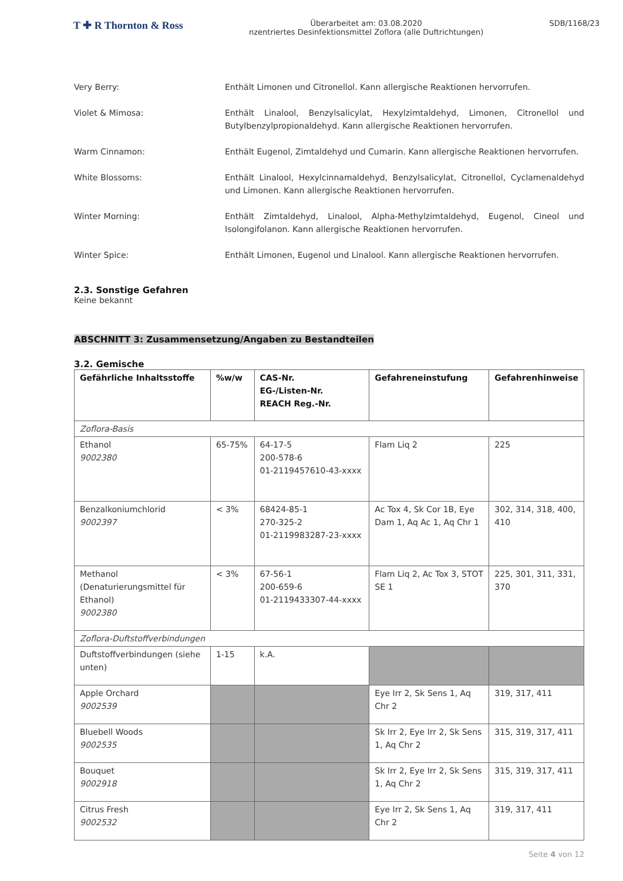T ✚ R Thornton & Ross
Überarbeitet am: 03.08.2020
nzentriertes Desinfektionsmittel Zoflora (alle Duftrichtungen)
SDB/1168/23
Very Berry: Enthält Limonen und Citronellol. Kann allergische Reaktionen hervorrufen.
Violet & Mimosa: Enthält Linalool, Benzylsalicylat, Hexylzimtaldehyd, Limonen, Citronellol und Butylbenzylpropionaldehyd. Kann allergische Reaktionen hervorrufen.
Warm Cinnamon: Enthält Eugenol, Zimtaldehyd und Cumarin. Kann allergische Reaktionen hervorrufen.
White Blossoms: Enthält Linalool, Hexylcinnamaldehyd, Benzylsalicylat, Citronellol, Cyclamenaldehyd und Limonen. Kann allergische Reaktionen hervorrufen.
Winter Morning: Enthält Zimtaldehyd, Linalool, Alpha-Methylzimtaldehyd, Eugenol, Cineol und Isolongifolanon. Kann allergische Reaktionen hervorrufen.
Winter Spice: Enthält Limonen, Eugenol und Linalool. Kann allergische Reaktionen hervorrufen.
2.3. Sonstige Gefahren
Keine bekannt
ABSCHNITT 3: Zusammensetzung/Angaben zu Bestandteilen
3.2. Gemische
| Gefährliche Inhaltsstoffe | %w/w | CAS-Nr. EG-/Listen-Nr. REACH Reg.-Nr. | Gefahreneinstufung | Gefahrenhinweise |
| --- | --- | --- | --- | --- |
| Zoflora-Basis | | | | |
| Ethanol 9002380 | 65-75% | 64-17-5 200-578-6 01-2119457610-43-xxxx | Flam Liq 2 | 225 |
| Benzalkoniumchlorid 9002397 | < 3% | 68424-85-1 270-325-2 01-2119983287-23-xxxx | Ac Tox 4, Sk Cor 1B, Eye Dam 1, Aq Ac 1, Aq Chr 1 | 302, 314, 318, 400, 410 |
| Methanol (Denaturierungsmittel für Ethanol) 9002380 | < 3% | 67-56-1 200-659-6 01-2119433307-44-xxxx | Flam Liq 2, Ac Tox 3, STOT SE 1 | 225, 301, 311, 331, 370 |
| Zoflora-Duftstoffverbindungen | | | | |
| Duftstoffverbindungen (siehe unten) | 1-15 | k.A. | | |
| Apple Orchard 9002539 | | | Eye Irr 2, Sk Sens 1, Aq Chr 2 | 319, 317, 411 |
| Bluebell Woods 9002535 | | | Sk Irr 2, Eye Irr 2, Sk Sens 1, Aq Chr 2 | 315, 319, 317, 411 |
| Bouquet 9002918 | | | Sk Irr 2, Eye Irr 2, Sk Sens 1, Aq Chr 2 | 315, 319, 317, 411 |
| Citrus Fresh 9002532 | | | Eye Irr 2, Sk Sens 1, Aq Chr 2 | 319, 317, 411 |
Seite 4 von 12